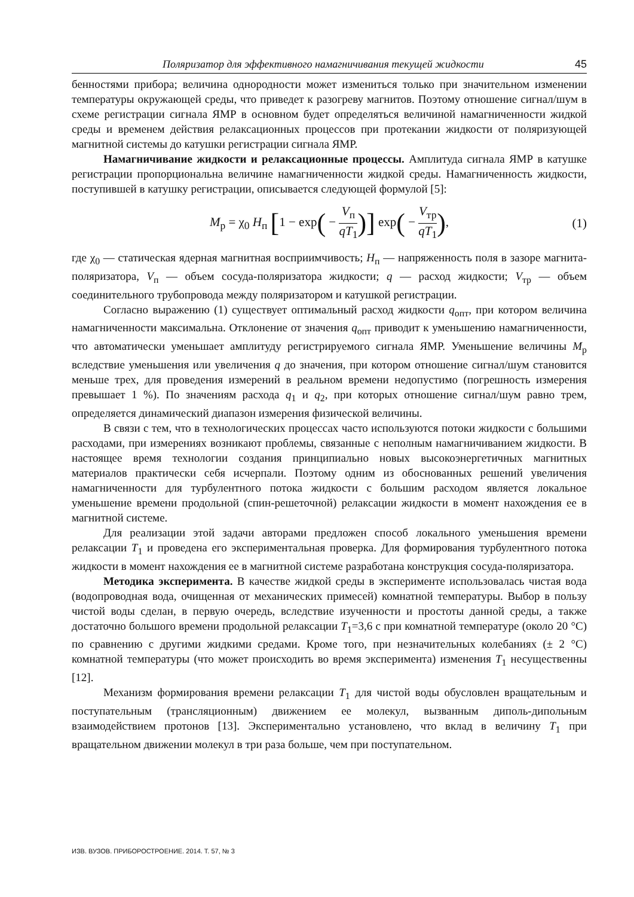Поляризатор для эффективного намагничивания текущей жидкости 45
бенностями прибора; величина однородности может измениться только при значительном изменении температуры окружающей среды, что приведет к разогреву магнитов. Поэтому отношение сигнал/шум в схеме регистрации сигнала ЯМР в основном будет определяться величиной намагниченности жидкой среды и временем действия релаксационных процессов при протекании жидкости от поляризующей магнитной системы до катушки регистрации сигнала ЯМР.
Намагничивание жидкости и релаксационные процессы. Амплитуда сигнала ЯМР в катушке регистрации пропорциональна величине намагниченности жидкой среды. Намагниченность жидкости, поступившей в катушку регистрации, описывается следующей формулой [5]:
M<sub>р</sub> = χ<sub>0</sub> H<sub>п</sub> [1 − exp( − V<sub>п</sub> qT<sub>1</sub>)] exp( − V<sub>тр</sub> qT<sub>1</sub>), (1)
где χ<sub>0</sub> — статическая ядерная магнитная восприимчивость; H<sub>п</sub> — напряженность поля в зазоре магнита-поляризатора, V<sub>п</sub> — объем сосуда-поляризатора жидкости; q — расход жидкости; V<sub>тр</sub> — объем соединительного трубопровода между поляризатором и катушкой регистрации.
Согласно выражению (1) существует оптимальный расход жидкости q<sub>опт</sub>, при котором величина намагниченности максимальна. Отклонение от значения q<sub>опт</sub> приводит к уменьшению намагниченности, что автоматически уменьшает амплитуду регистрируемого сигнала ЯМР. Уменьшение величины M<sub>р</sub> вследствие уменьшения или увеличения q до значения, при котором отношение сигнал/шум становится меньше трех, для проведения измерений в реальном времени недопустимо (погрешность измерения превышает 1 %). По значениям расхода q<sub>1</sub> и q<sub>2</sub>, при которых отношение сигнал/шум равно трем, определяется динамический диапазон измерения физической величины.
В связи с тем, что в технологических процессах часто используются потоки жидкости с большими расходами, при измерениях возникают проблемы, связанные с неполным намагничиванием жидкости. В настоящее время технологии создания принципиально новых высокоэнергетичных магнитных материалов практически себя исчерпали. Поэтому одним из обоснованных решений увеличения намагниченности для турбулентного потока жидкости с большим расходом является локальное уменьшение времени продольной (спин-решеточной) релаксации жидкости в момент нахождения ее в магнитной системе.
Для реализации этой задачи авторами предложен способ локального уменьшения времени релаксации T<sub>1</sub> и проведена его экспериментальная проверка. Для формирования турбулентного потока жидкости в момент нахождения ее в магнитной системе разработана конструкция сосуда-поляризатора.
Методика эксперимента. В качестве жидкой среды в эксперименте использовалась чистая вода (водопроводная вода, очищенная от механических примесей) комнатной температуры. Выбор в пользу чистой воды сделан, в первую очередь, вследствие изученности и простоты данной среды, а также достаточно большого времени продольной релаксации T<sub>1</sub>=3,6 с при комнатной температуре (около 20 °С) по сравнению с другими жидкими средами. Кроме того, при незначительных колебаниях (± 2 °С) комнатной температуры (что может происходить во время эксперимента) изменения T<sub>1</sub> несущественны [12].
Механизм формирования времени релаксации T<sub>1</sub> для чистой воды обусловлен вращательным и поступательным (трансляционным) движением ее молекул, вызванным диполь-дипольным взаимодействием протонов [13]. Экспериментально установлено, что вклад в величину T<sub>1</sub> при вращательном движении молекул в три раза больше, чем при поступательном.
ИЗВ. ВУЗОВ. ПРИБОРОСТРОЕНИЕ. 2014. Т. 57, № 3